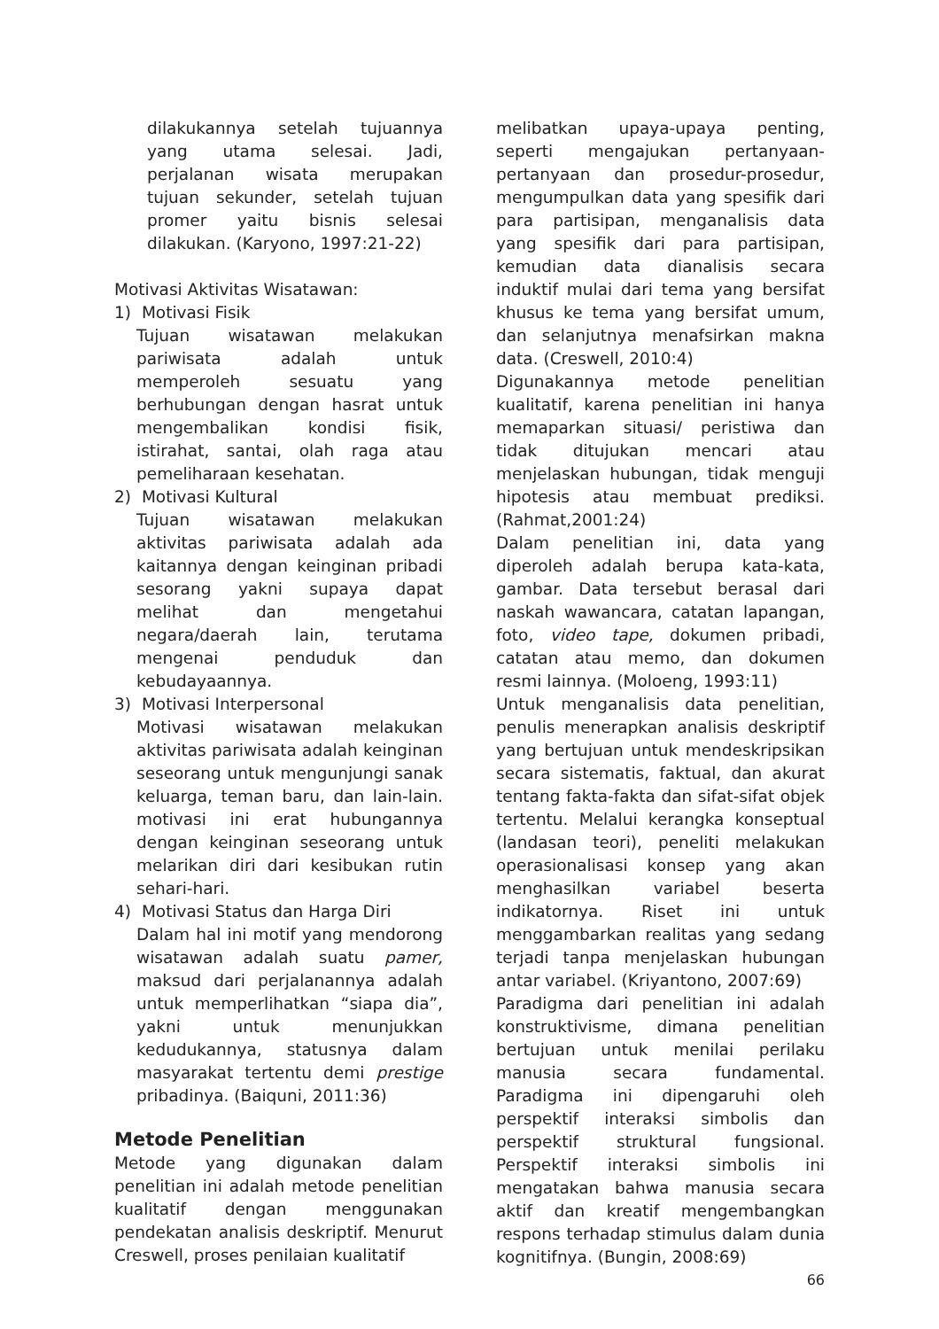dilakukannya setelah tujuannya yang utama selesai. Jadi, perjalanan wisata merupakan tujuan sekunder, setelah tujuan promer yaitu bisnis selesai dilakukan. (Karyono, 1997:21-22)
Motivasi Aktivitas Wisatawan:
1) Motivasi Fisik
Tujuan wisatawan melakukan pariwisata adalah untuk memperoleh sesuatu yang berhubungan dengan hasrat untuk mengembalikan kondisi fisik, istirahat, santai, olah raga atau pemeliharaan kesehatan.
2) Motivasi Kultural
Tujuan wisatawan melakukan aktivitas pariwisata adalah ada kaitannya dengan keinginan pribadi sesorang yakni supaya dapat melihat dan mengetahui negara/daerah lain, terutama mengenai penduduk dan kebudayaannya.
3) Motivasi Interpersonal
Motivasi wisatawan melakukan aktivitas pariwisata adalah keinginan seseorang untuk mengunjungi sanak keluarga, teman baru, dan lain-lain. motivasi ini erat hubungannya dengan keinginan seseorang untuk melarikan diri dari kesibukan rutin sehari-hari.
4) Motivasi Status dan Harga Diri
Dalam hal ini motif yang mendorong wisatawan adalah suatu pamer, maksud dari perjalanannya adalah untuk memperlihatkan “siapa dia”, yakni untuk menunjukkan kedudukannya, statusnya dalam masyarakat tertentu demi prestige pribadinya. (Baiquni, 2011:36)
Metode Penelitian
Metode yang digunakan dalam penelitian ini adalah metode penelitian kualitatif dengan menggunakan pendekatan analisis deskriptif. Menurut Creswell, proses penilaian kualitatif
melibatkan upaya-upaya penting, seperti mengajukan pertanyaan-pertanyaan dan prosedur-prosedur, mengumpulkan data yang spesifik dari para partisipan, menganalisis data yang spesifik dari para partisipan, kemudian data dianalisis secara induktif mulai dari tema yang bersifat khusus ke tema yang bersifat umum, dan selanjutnya menafsirkan makna data. (Creswell, 2010:4)
Digunakannya metode penelitian kualitatif, karena penelitian ini hanya memaparkan situasi/ peristiwa dan tidak ditujukan mencari atau menjelaskan hubungan, tidak menguji hipotesis atau membuat prediksi. (Rahmat,2001:24)
Dalam penelitian ini, data yang diperoleh adalah berupa kata-kata, gambar. Data tersebut berasal dari naskah wawancara, catatan lapangan, foto, video tape, dokumen pribadi, catatan atau memo, dan dokumen resmi lainnya. (Moloeng, 1993:11)
Untuk menganalisis data penelitian, penulis menerapkan analisis deskriptif yang bertujuan untuk mendeskripsikan secara sistematis, faktual, dan akurat tentang fakta-fakta dan sifat-sifat objek tertentu. Melalui kerangka konseptual (landasan teori), peneliti melakukan operasionalisasi konsep yang akan menghasilkan variabel beserta indikatornya. Riset ini untuk menggambarkan realitas yang sedang terjadi tanpa menjelaskan hubungan antar variabel. (Kriyantono, 2007:69)
Paradigma dari penelitian ini adalah konstruktivisme, dimana penelitian bertujuan untuk menilai perilaku manusia secara fundamental. Paradigma ini dipengaruhi oleh perspektif interaksi simbolis dan perspektif struktural fungsional. Perspektif interaksi simbolis ini mengatakan bahwa manusia secara aktif dan kreatif mengembangkan respons terhadap stimulus dalam dunia kognitifnya. (Bungin, 2008:69)
66